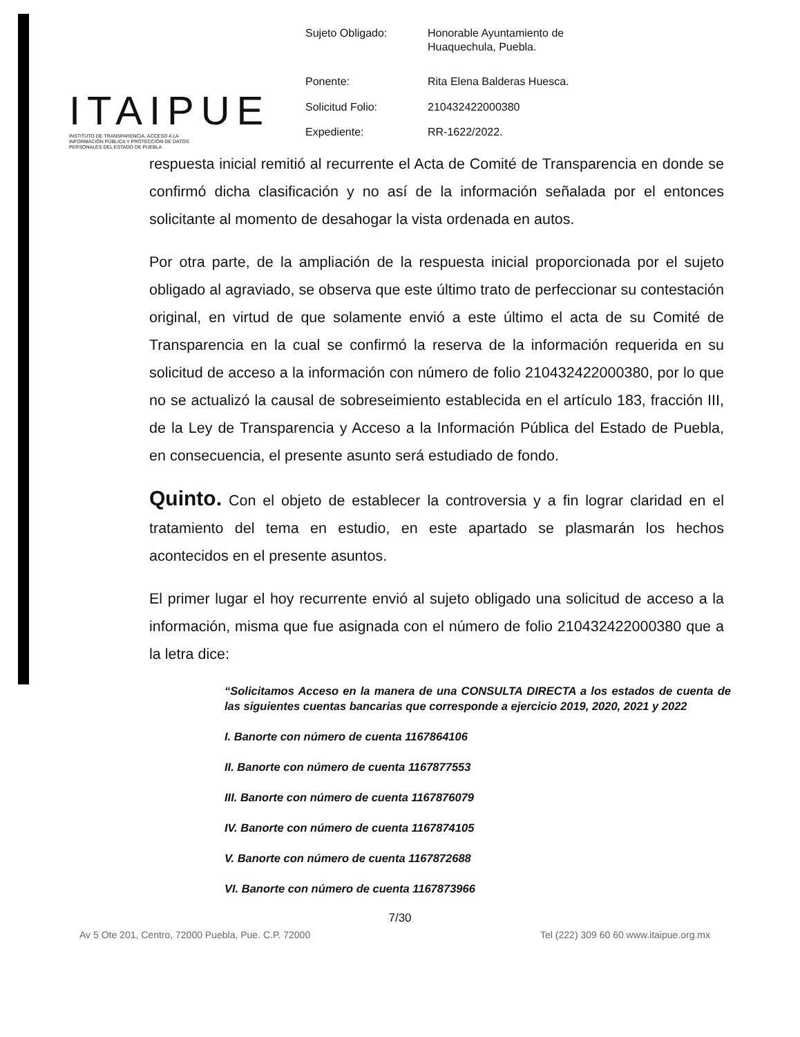ITAIPUE
INSTITUTO DE TRANSPARENCIA, ACCESO A LA INFORMACIÓN PÚBLICA Y PROTECCIÓN DE DATOS PERSONALES DEL ESTADO DE PUEBLA
| Sujeto Obligado: | Honorable Ayuntamiento de Huaquechula, Puebla. |
| Ponente: | Rita Elena Balderas Huesca. |
| Solicitud Folio: | 210432422000380 |
| Expediente: | RR-1622/2022. |
respuesta inicial remitió al recurrente el Acta de Comité de Transparencia en donde se confirmó dicha clasificación y no así de la información señalada por el entonces solicitante al momento de desahogar la vista ordenada en autos.
Por otra parte, de la ampliación de la respuesta inicial proporcionada por el sujeto obligado al agraviado, se observa que este último trato de perfeccionar su contestación original, en virtud de que solamente envió a este último el acta de su Comité de Transparencia en la cual se confirmó la reserva de la información requerida en su solicitud de acceso a la información con número de folio 210432422000380, por lo que no se actualizó la causal de sobreseimiento establecida en el artículo 183, fracción III, de la Ley de Transparencia y Acceso a la Información Pública del Estado de Puebla, en consecuencia, el presente asunto será estudiado de fondo.
Quinto. Con el objeto de establecer la controversia y a fin lograr claridad en el tratamiento del tema en estudio, en este apartado se plasmarán los hechos acontecidos en el presente asuntos.
El primer lugar el hoy recurrente envió al sujeto obligado una solicitud de acceso a la información, misma que fue asignada con el número de folio 210432422000380 que a la letra dice:
“Solicitamos Acceso en la manera de una CONSULTA DIRECTA a los estados de cuenta de las siguientes cuentas bancarias que corresponde a ejercicio 2019, 2020, 2021 y 2022
I. Banorte con número de cuenta 1167864106
II. Banorte con número de cuenta 1167877553
III. Banorte con número de cuenta 1167876079
IV. Banorte con número de cuenta 1167874105
V. Banorte con número de cuenta 1167872688
VI. Banorte con número de cuenta 1167873966
7/30
Av 5 Ote 201, Centro, 72000 Puebla, Pue. C.P. 72000 Tel (222) 309 60 60 www.itaipue.org.mx